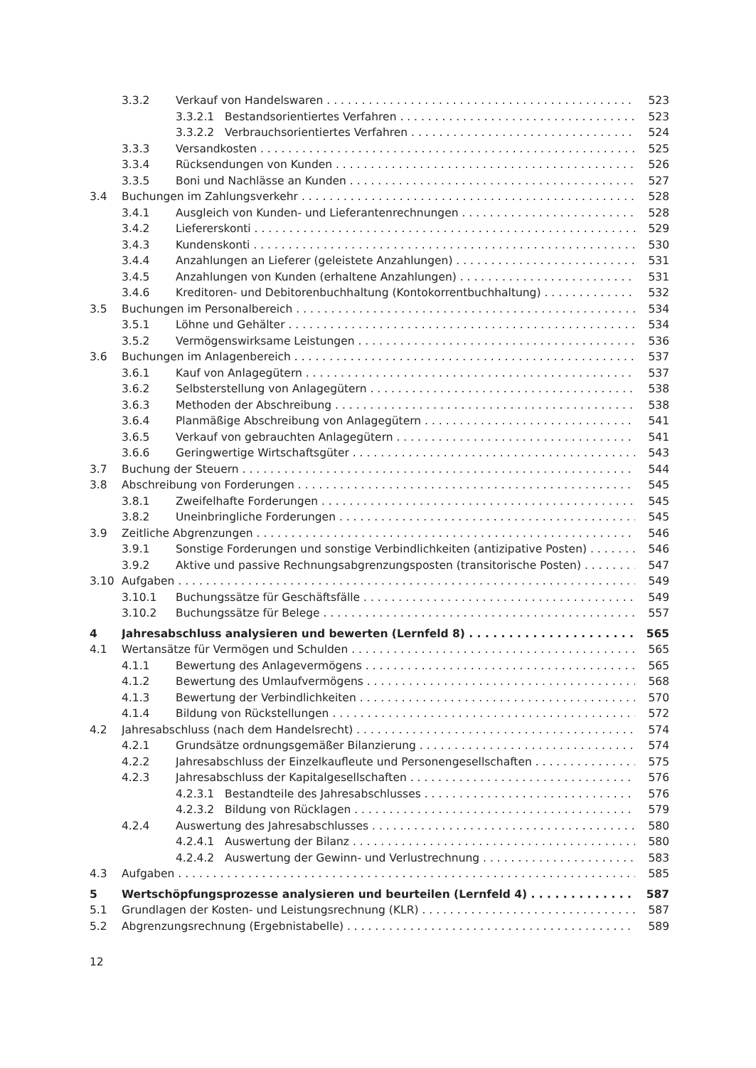3.3.2 Verkauf von Handelswaren 523
3.3.2.1 Bestandsorientiertes Verfahren 523
3.3.2.2 Verbrauchsorientiertes Verfahren 524
3.3.3 Versandkosten 525
3.3.4 Rücksendungen von Kunden 526
3.3.5 Boni und Nachlässe an Kunden 527
3.4 Buchungen im Zahlungsverkehr 528
3.4.1 Ausgleich von Kunden- und Lieferantenrechnungen 528
3.4.2 Liefererskonti 529
3.4.3 Kundenskonti 530
3.4.4 Anzahlungen an Lieferer (geleistete Anzahlungen) 531
3.4.5 Anzahlungen von Kunden (erhaltene Anzahlungen) 531
3.4.6 Kreditoren- und Debitorenbuchhaltung (Kontokorrentbuchhaltung) 532
3.5 Buchungen im Personalbereich 534
3.5.1 Löhne und Gehälter 534
3.5.2 Vermögenswirksame Leistungen 536
3.6 Buchungen im Anlagenbereich 537
3.6.1 Kauf von Anlagegütern 537
3.6.2 Selbsterstellung von Anlagegütern 538
3.6.3 Methoden der Abschreibung 538
3.6.4 Planmäßige Abschreibung von Anlagegütern 541
3.6.5 Verkauf von gebrauchten Anlagegütern 541
3.6.6 Geringwertige Wirtschaftsgüter 543
3.7 Buchung der Steuern 544
3.8 Abschreibung von Forderungen 545
3.8.1 Zweifelhafte Forderungen 545
3.8.2 Uneinbringliche Forderungen 545
3.9 Zeitliche Abgrenzungen 546
3.9.1 Sonstige Forderungen und sonstige Verbindlichkeiten (antizipative Posten) 546
3.9.2 Aktive und passive Rechnungsabgrenzungsposten (transitorische Posten) 547
3.10 Aufgaben 549
3.10.1 Buchungssätze für Geschäftsfälle 549
3.10.2 Buchungssätze für Belege 557
4 Jahresabschluss analysieren und bewerten (Lernfeld 8) 565
4.1 Wertansätze für Vermögen und Schulden 565
4.1.1 Bewertung des Anlagevermögens 565
4.1.2 Bewertung des Umlaufvermögens 568
4.1.3 Bewertung der Verbindlichkeiten 570
4.1.4 Bildung von Rückstellungen 572
4.2 Jahresabschluss (nach dem Handelsrecht) 574
4.2.1 Grundsätze ordnungsgemäßer Bilanzierung 574
4.2.2 Jahresabschluss der Einzelkaufleute und Personengesellschaften 575
4.2.3 Jahresabschluss der Kapitalgesellschaften 576
4.2.3.1 Bestandteile des Jahresabschlusses 576
4.2.3.2 Bildung von Rücklagen 579
4.2.4 Auswertung des Jahresabschlusses 580
4.2.4.1 Auswertung der Bilanz 580
4.2.4.2 Auswertung der Gewinn- und Verlustrechnung 583
4.3 Aufgaben 585
5 Wertschöpfungsprozesse analysieren und beurteilen (Lernfeld 4) 587
5.1 Grundlagen der Kosten- und Leistungsrechnung (KLR) 587
5.2 Abgrenzungsrechnung (Ergebnistabelle) 589
12